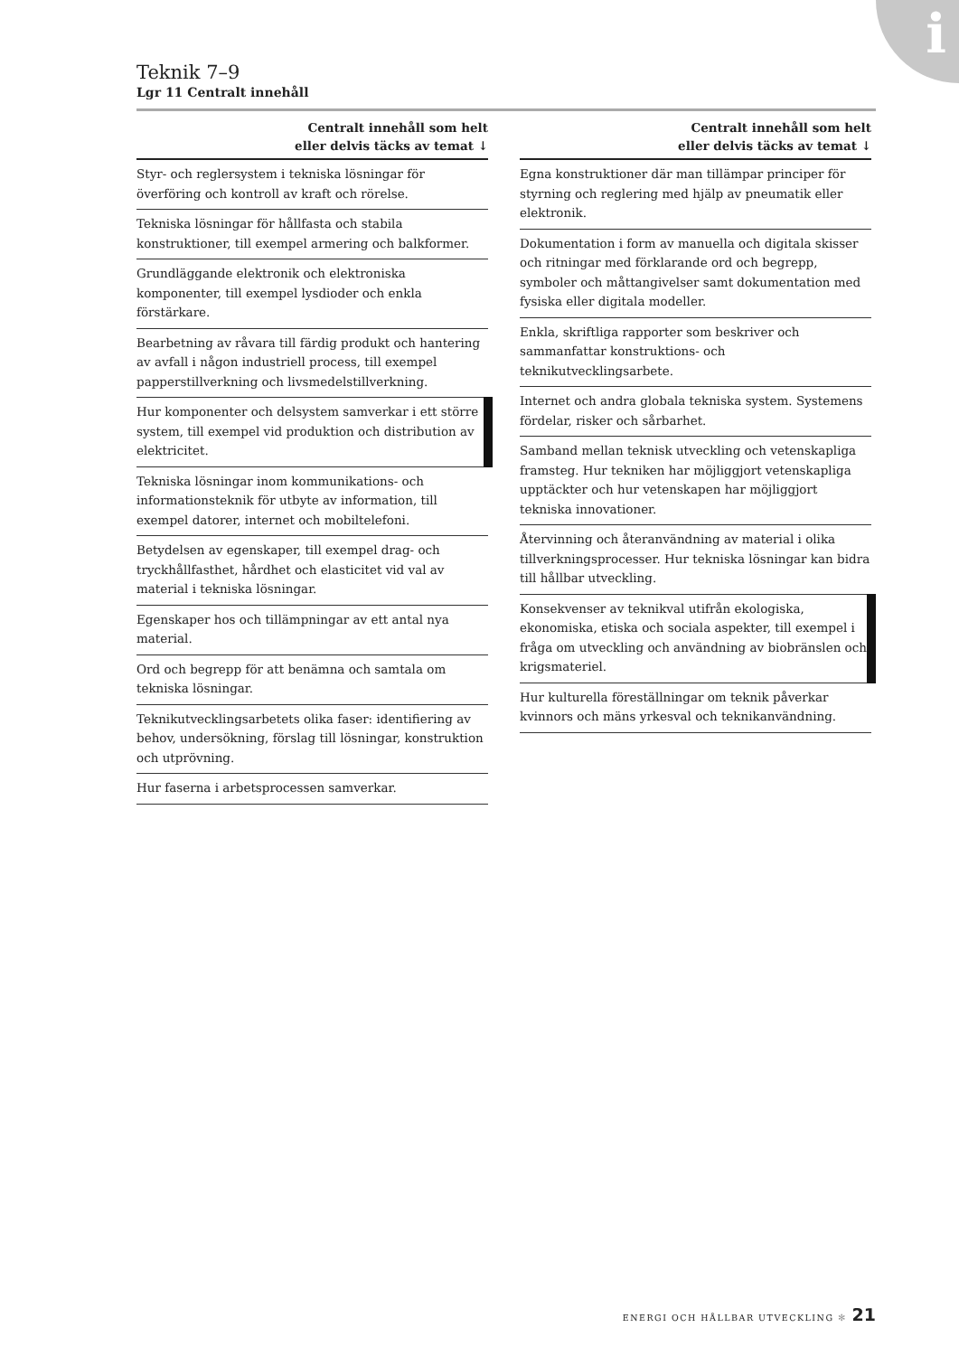i
Teknik 7–9
Lgr 11 Centralt innehåll
| Centralt innehåll som helt eller delvis täcks av temat ↓ |
| --- |
| Styr- och reglersystem i tekniska lösningar för överföring och kontroll av kraft och rörelse. |
| Tekniska lösningar för hållfasta och stabila konstruktioner, till exempel armering och balkformer. |
| Grundläggande elektronik och elektroniska komponenter, till exempel lysdioder och enkla förstärkare. |
| Bearbetning av råvara till färdig produkt och hantering av avfall i någon industriell process, till exempel papperstillverkning och livsmedelstillverkning. |
| Hur komponenter och delsystem samverkar i ett större system, till exempel vid produktion och distribution av elektricitet. |
| Tekniska lösningar inom kommunikations- och informationsteknik för utbyte av information, till exempel datorer, internet och mobiltelefoni. |
| Betydelsen av egenskaper, till exempel drag- och tryckhållfasthet, hårdhet och elasticitet vid val av material i tekniska lösningar. |
| Egenskaper hos och tillämpningar av ett antal nya material. |
| Ord och begrepp för att benämna och samtala om tekniska lösningar. |
| Teknikutvecklingsarbetets olika faser: identifiering av behov, undersökning, förslag till lösningar, konstruktion och utprövning. |
| Hur faserna i arbetsprocessen samverkar. |
| Centralt innehåll som helt eller delvis täcks av temat ↓ |
| --- |
| Egna konstruktioner där man tillämpar principer för styrning och reglering med hjälp av pneumatik eller elektronik. |
| Dokumentation i form av manuella och digitala skisser och ritningar med förklarande ord och begrepp, symboler och måttangivelser samt dokumentation med fysiska eller digitala modeller. |
| Enkla, skriftliga rapporter som beskriver och sammanfattar konstruktions- och teknikutvecklingsarbete. |
| Internet och andra globala tekniska system. Systemens fördelar, risker och sårbarhet. |
| Samband mellan teknisk utveckling och vetenskapliga framsteg. Hur tekniken har möjliggjort vetenskapliga upptäckter och hur vetenskapen har möjliggjort tekniska innovationer. |
| Återvinning och återanvändning av material i olika tillverkningsprocesser. Hur tekniska lösningar kan bidra till hållbar utveckling. |
| Konsekvenser av teknikval utifrån ekologiska, ekonomiska, etiska och sociala aspekter, till exempel i fråga om utveckling och användning av biobränslen och krigsmateriel. |
| Hur kulturella föreställningar om teknik påverkar kvinnors och mäns yrkesval och teknikanvändning. |
ENERGI OCH HÅLLBAR UTVECKLING ✻ 21